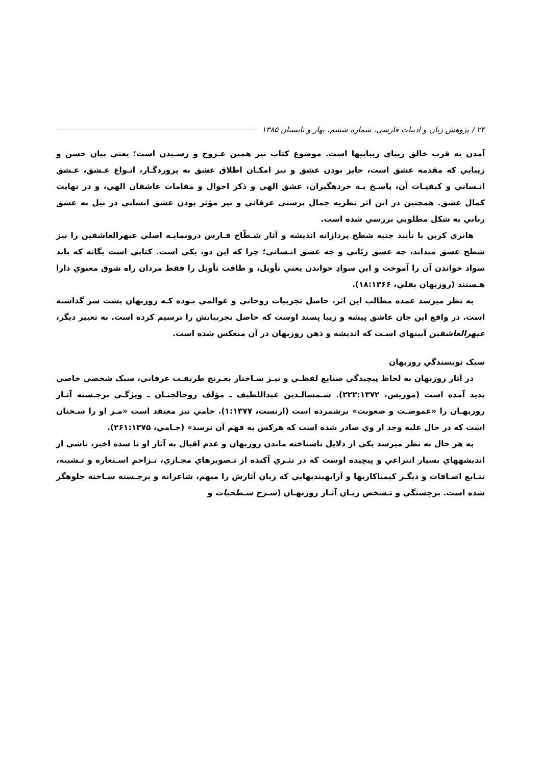۲۴ / پژوهش زبان و ادبیات فارسی، شماره ششم، بهار و تابستان ۱۳۸۵
آمدن به قرب خالق زيباي زيباييها است. موضوع كتاب نيز همين عـروج و رسـيدن است؛ يعني بيان حسن و زيبايي كه مقدمه عشق است، جايز بودن عشق و نيز امكـان اطلاق عشق به پروردگـار، انـواع عـشق، عـشق انـساني و كيفيـات آن، پاسـخ بـه خردهگيران، عشق الهي و ذكر احوال و مقامات عاشقان الهي، و در نهايت كمال عشق. همچنين در اين اثر نظريه جمال پرستي عرفاني و نيز مؤثر بودن عشق انساني در نيل به عشق رباني به شكل مطلوبي بررسي شده است.
هانري كربن با تأييد جنبه شطح پردازانه انديشه و آثار شـطّاح فـارس درونمايـه اصلي عبهرالعاشقين را نيز شطح عشق ميداند، چه عشق ربّاني و چه عشق انـساني؛ چرا كه اين دو، يكي است. كتابي است يگانه كه بايد سواد خواندن آن را آموخت و اين سوادِ خواندن يعني تأويل، و طاقت تأويل را فقط مردان راه شوق معنوي دارا هـستند (روزبهان بقلي، ۱۸:۱۳۶۶).
به نظر ميرسد عمده مطالب اين اثر، حاصل تجربيات روحاني و عوالمي بـوده كـه روزبهان پشت سر گذاشته است. در واقع اين جان عاشق پيشه و زيبا پسند اوست كه حاصل تجربياتش را ترسيم كرده است. به تعبير ديگر، عبهرالعاشقين آيينهاي اسـت كه انديشه و ذهن روزبهان در آن منعكس شده است.
سبک نويسندگي روزبهان
در آثار روزبهان به لحاظ پيچيدگي صنايع لفظـي و نيـز سـاختار بغـرنج طريقـت عرفاني، سبک شخصي خاصي پديد آمده است (موريس، ۲۲۲:۱۳۷۲). شـمسالـدين عبداللطيف ـ مؤلف روحالجنـان ـ ويژگـي برجـسته آثـار روزبهـان را «غموضـت و صعوبت» برشمرده است (ارنست، ۱:۱۳۷۷). جامي نيز معتقد است «مـر او را سـخنان است كه در حال غلبه وجد از وي صادر شده است كه هركس به فهم آن نرسد» (جـامي، ۲۶۱:۱۳۷۵).
به هر حال به نظر ميرسد يكي از دلايل ناشناخته ماندن روزبهان و عدم اقبال به آثار او تا سده اخير، ناشي از انديشههاي بسيار انتزاعي و پيچيده اوست كه در نثـري آكنده از تـصويرهاي مجـازي، تـزاحم اسـتعاره و تـشبيه، تتـابع اضـافات و ديگـر كيمياكاريها و آرايهبنديهايي كه زبان آثارش را مبهم، شاعرانه و برجـسته سـاخته جلوهگر شده است. برجستگي و تـشخص زبـان آثـار روزبهـان (شـرح شـطحيات و